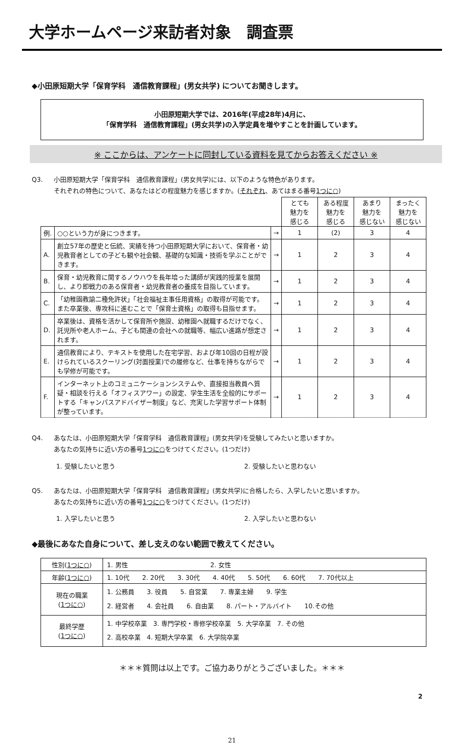大学ホームページ来訪者対象　調査票
◆小田原短期大学「保育学科　通信教育課程」(男女共学) についてお聞きします。
小田原短期大学では、2016年(平成28年)4月に、
「保育学科　通信教育課程」(男女共学)の入学定員を増やすことを計画しています。
※ ここからは、アンケートに同封している資料を見てからお答えください ※
Q3. 小田原短期大学「保育学科　通信教育課程」(男女共学)には、以下のような特色があります。
それぞれの特色について、あなたはどの程度魅力を感じますか。(それぞれ、あてはまる番号1つに○)
| | | | とても 魅力を 感じる | ある程度 魅力を 感じる | あまり 魅力を 感じない | まったく 魅力を 感じない |
| 例. | ○○という力が身につきます。 | → | 1 | (2) | 3 | 4 |
| A. | 創立57年の歴史と伝統、実績を持つ小田原短期大学において、保育者・幼児教育者としての子ども観や社会観、基礎的な知識・技術を学ぶことができます。 | → | 1 | 2 | 3 | 4 |
| B. | 保育・幼児教育に関するノウハウを長年培った講師が実践的授業を展開し、より即戦力のある保育者・幼児教育者の養成を目指しています。 | → | 1 | 2 | 3 | 4 |
| C. | 「幼稚園教諭二種免許状」「社会福祉主事任用資格」の取得が可能です。また卒業後、専攻科に進むことで「保育士資格」の取得も目指せます。 | → | 1 | 2 | 3 | 4 |
| D. | 卒業後は、資格を活かして保育所や施設、幼稚園へ就職するだけでなく、託児所や老人ホーム、子ども関連の会社への就職等、幅広い進路が想定されます。 | → | 1 | 2 | 3 | 4 |
| E. | 通信教育により、テキストを使用した在宅学習、および年10回の日程が設けられているスクーリング(対面授業)での履修など、仕事を持ちながらでも学修が可能です。 | → | 1 | 2 | 3 | 4 |
| F. | インターネット上のコミュニケーションシステムや、直接担当教員へ質疑・相談を行える「オフィスアワー」の設定、学生生活を全般的にサポートする「キャンパスアドバイザー制度」など、充実した学習サポート体制が整っています。 | → | 1 | 2 | 3 | 4 |
Q4. あなたは、小田原短期大学「保育学科　通信教育課程」(男女共学)を受験してみたいと思いますか。
あなたの気持ちに近い方の番号1つに○をつけてください。(1つだけ)
1. 受験したいと思う 2. 受験したいと思わない
Q5. あなたは、小田原短期大学「保育学科　通信教育課程」(男女共学)に合格したら、入学したいと思いますか。
あなたの気持ちに近い方の番号1つに○をつけてください。(1つだけ)
1. 入学したいと思う 2. 入学したいと思わない
◆最後にあなた自身について、差し支えのない範囲で教えてください。
| 性別( 1つに○ ) | 1. 男性 2. 女性 |
| 年齢( 1つに○ ) | 1. 10代 2. 20代 3. 30代 4. 40代 5. 50代 6. 60代 7. 70代以上 |
| 現在の職業 ( 1つに○ ) | 1. 公務員 3. 役員 5. 自営業 7. 専業主婦 9. 学生 2. 経営者 4. 会社員 6. 自由業 8. パート・アルバイト 10.その他 |
| 最終学歴 ( 1つに○ ) | 1. 中学校卒業 3. 専門学校・専修学校卒業 5. 大学卒業 7. その他 2. 高校卒業 4. 短期大学卒業 6. 大学院卒業 |
＊＊＊質問は以上です。ご協力ありがとうございました。＊＊＊
2
21